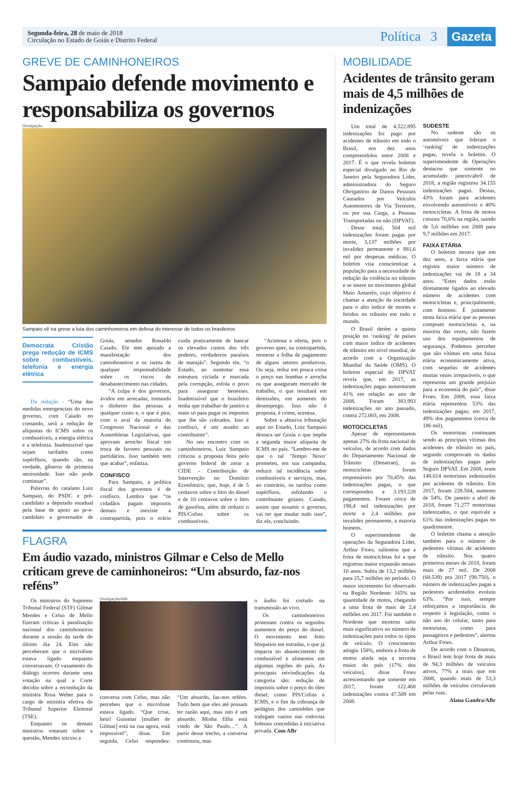Segunda-feira, 28 de maio de 2018
Circulação no Estado de Goiás e Distrito Federal
Política 3 Gazeta
GREVE DE CAMINHONEIROS
Sampaio defende movimento e responsabiliza os governos
Divulgação
Sampaio vê na greve a luta dos caminhoneiros em defesa do interesse de todos os brasileiros
Democrata Cristão prega redução de ICMS sobre combustíveis, telefonia e energia elétrica
Da redação - “Uma das medidas emergenciais do novo governo, com Caiado no comando, será a redução de alíquotas do ICMS sobre os combustíveis, a energia elétrica e a telefonia. Inadmissível que sejam tarifados como supérfluos, quando são, na verdade, gêneros de primeira necessidade. Isso não pode continuar”.
Palavras do catalano Luiz Sampaio, do PSDC e pré-candidato a deputado estadual pela base de apoio ao pr-e-candidato a governador de Goiás, senador Ronaldo Caiado. Ele tem apoiado a manifestação dos caminhoneiros e os isenta de qualquer responsabilidade sobre os riscos de desabastecimento nas cidades.
“A culpa é dos governos, ávidos em arrecadar, tomando o dinheiro das pessoas a qualquer custo e, o que é pior, com o aval da maioria do Congresso Nacional e das Assembleias Legislativas, que aprovam arrocho fiscal em troca de favores pessoais ou partidários. Isso também tem que acabar”, enfatiza.
CONFISCO
Para Sampaio, a política fiscal dos governos é de confisco. Lembra que “os cidadãos pagam impostos demais e inexiste a contrapartida, pois o erário cuida praticamente de bancar os elevados custos dos três poderes, verdadeiros paraísos de marajás”. Segundo ele, “o Estado, ao sustentar essa estrutura viciada e marcada pela corrupção, esfola o povo para assegurar benesses. Inadmissível que o brasileiro tenha que trabalhar de janeiro a maio só para pagar os impostos que lhe são cobrados. Isso é confisco, é um assalto ao contribuinte”.
No seu encontro com os caminhoneiros, Luiz Sampaio criticou a proposta feita pelo governo federal de zerar a CIDE - Contribuição de Intervenção no Domínio Econômico, que, hoje, é de 5 centavos sobre o litro do diesel e de 10 centavos sobre o litro de gasolina, além de reduzir o PIS/Cofins sobre os combustíveis.
“Acintosa a oferta, pois o governo quer, na contrapartida, reonerar a folha de pagamento de alguns setores produtivos. Ou seja, reduz em pouca coisa o preço nas bombas e arrocha os que asseguram mercado de trabalho, o que resultará em demissões, em aumento do desemprego. Isso não é proposta, é crime, acentua.
Sobre a abusiva tributação aqui no Estado, Luiz Sampaio destaca ser Goiás o que impõe a segunda maior alíquota de ICMS no país. “Lembro-me de que o tal ‘Tempo Novo’ prometeu, em sua campanha, reduzir tal incidência sobre combustíveis e serviços, mas, ao contrário, os tarifou como supérfluos, esfolando o contribuinte goiano. Caiado, assim que assumir o governo, vai ter que mudar tudo isso”, diz ele, concluindo.
FLAGRA
Em áudio vazado, ministros Gilmar e Celso de Mello criticam greve de caminhoneiros: “Um absurdo, faz-nos reféns”
Os ministros do Supremo Tribunal Federal (STF) Gilmar Mendes e Celso de Mello fizeram críticas à paralisação nacional dos caminhoneiros durante a sessão da tarde do último dia 24. Eles não perceberam que o microfone estava ligado enquanto conversavam. O vazamento do diálogo ocorreu durante uma votação na qual a Corte decidiu sobre a recondução da ministra Rosa Weber para o cargo de ministra efetiva do Tribunal Superior Eleitoral (TSE).
Enquanto os demais ministros votaram sobre a questão, Mendes iniciou a
Divulgação/ABr
conversa com Celso, mas não percebeu que o microfone estava ligado. “Que crise, hein! Guiomar [mulher de Gilmar] está na rua agora, está impossível”, disse. Em seguida, Celso respondeu: “Um absurdo, faz-nos reféns. Tudo bem que eles até possam ter razão aqui, mas isto é um absurdo. Minha filha está vindo de São Paulo…”. A partir desse trecho, a conversa continuou, mas
o áudio foi cortado na transmissão ao vivo.
Os caminhoneiros protestam contra os seguidos aumentos do preço do diesel. O movimento tem feito bloqueios em estradas, o que já impacta no abastecimento de combustível e alimentos em algumas regiões do país. As principais reivindicações da categoria são: redução de impostos sobre o preço do óleo diesel, como PIS/Cofins e ICMS, e o fim da cobrança de pedágios dos caminhões que trafegam vazios nas rodovias federais concedidas à iniciativa privada. Com ABr
MOBILIDADE
Acidentes de trânsito geram mais de 4,5 milhões de indenizações
Um total de 4.522.895 indenizações foi pago por acidentes de trânsito em todo o Brasil, nos dez anos compreendidos entre 2008 e 2017. É o que revela boletim especial divulgado no Rio de Janeiro pela Seguradora Líder, administradora do Seguro Obrigatório de Danos Pessoais Causados por Veículos Automotores de Via Terrestre, ou por sua Carga, a Pessoas Transportadas ou não (DPVAT).
Desse total, 504 mil indenizações foram pagas por morte, 3,137 milhões por invalidez permanente e 881,6 mil por despesas médicas. O boletim visa conscientizar a população para a necessidade de redução da violência no trânsito e se insere no movimento global Maio Amarelo, cujo objetivo é chamar a atenção da sociedade para o alto índice de mortes e feridos no trânsito em todo o mundo.
O Brasil detém a quinta posição no ‘ranking’ de países com maior índice de acidentes de trânsito em nível mundial, de acordo com a Organização Mundial da Saúde (OMS). O boletim especial do DPVAT revela que, em 2017, as indenizações pagas aumentaram 41% em relação ao ano de 2008. Foram 383.993 indenizações no ano passado, contra 272.003, em 2008.
MOTOCICLETAS
Apesar de representarem apenas 27% da frota nacional de veículos, de acordo com dados do Departamento Nacional de Trânsito (Denatran), as motocicletas foram responsáveis por 70,45% das indenizações pagas, o que correspondeu a 3.193.228 pagamentos. Foram cerca de 198,4 mil indenizações por morte e 2,4 milhões por invalidez permanente, a maioria homens.
O superintendente de operações da Seguradora Líder, Arthur Froes, salientou que a frota de motocicletas foi a que registrou maior expansão nesses 10 anos. Subiu de 13,2 milhões para 25,7 milhões no período. O maior incremento foi observado na Região Nordeste: 165% na quantidade de motos, chegando a uma frota de mais de 2,4 milhões em 2017. Foi também o Nordeste que mostrou salto mais significativo no número de indenizações para todos os tipos de veículo. O crescimento atingiu 158%, embora a frota de motos ainda seja a terceira maior do país (17% dos veículos), disse Froes acrescentando que somente em 2017, foram 122.468 indenizações contra 47.509 em 2008.
SUDESTE
No sudeste são os automóveis que lideram o ‘ranking’ de indenizações pagas, revela o boletim. O superintendente de Operações destacou que somente no acumulado janeiro/abril de 2018, a região registrou 34.155 indenizações pagas. Destas, 43% foram para acidentes envolvendo automóveis e 40% motocicletas. A frota de motos cresceu 70,6% na região, saindo de 5,6 milhões em 2008 para 9,7 milhões em 2017.
FAIXA ETÁRIA
O boletim mostra que em dez anos, a faixa etária que registra maior número de indenizações vai de 18 a 34 anos. “Estes dados estão diretamente ligados ao elevado número de acidentes com motocicletas e, principalmente, com homens. É justamente nesta faixa etária que as pessoas compram motocicletas e, na maioria das vezes, não fazem uso dos equipamentos de segurança. Podemos perceber que são vítimas em uma faixa etária economicamente ativa, com sequelas de acidentes muitas vezes irreparáveis, o que representa um grande prejuízo para a economia do país”, disse Froes. Em 2008, essa faixa etária representou 53% das indenizações pagas; em 2017, 49% dos pagamentos (cerca de 186 mil).
Os motoristas continuam sendo as principais vítimas dos acidentes de trânsito no país, segundo comprovam os dados de indenizações pagas pelo Seguro DPVAT. Em 2008, eram 148.014 motoristas indenizados por acidentes de trânsito. Em 2017, foram 228.504, aumento de 54%. De janeiro a abril de 2018, foram 71.277 motoristas indenizados, o que equivale a 61% das indenizações pagas no quadrimestre.
O boletim chama a atenção também para o número de pedestres vítimas de acidentes de trânsito. Nos quatro primeiros meses de 2018, foram mais de 27 mil. De 2008 (60.539) pra 2017 (98.750), o número de indenizações pagas a pedestres acidentados evoluiu 63%. “Por isso, sempre reforçamos a importância do respeito à legislação, como o não uso do celular, tanto para motoristas, como para passageiros e pedestres”, alertou Arthur Froes.
De acordo com o Denatran, o Brasil tem hoje frota de mais de 94,3 milhões de veículos ativos, 77% a mais que em 2008, quando mais de 53,3 milhões de veículos circulavam pelas ruas.
Alana Gandra/ABr